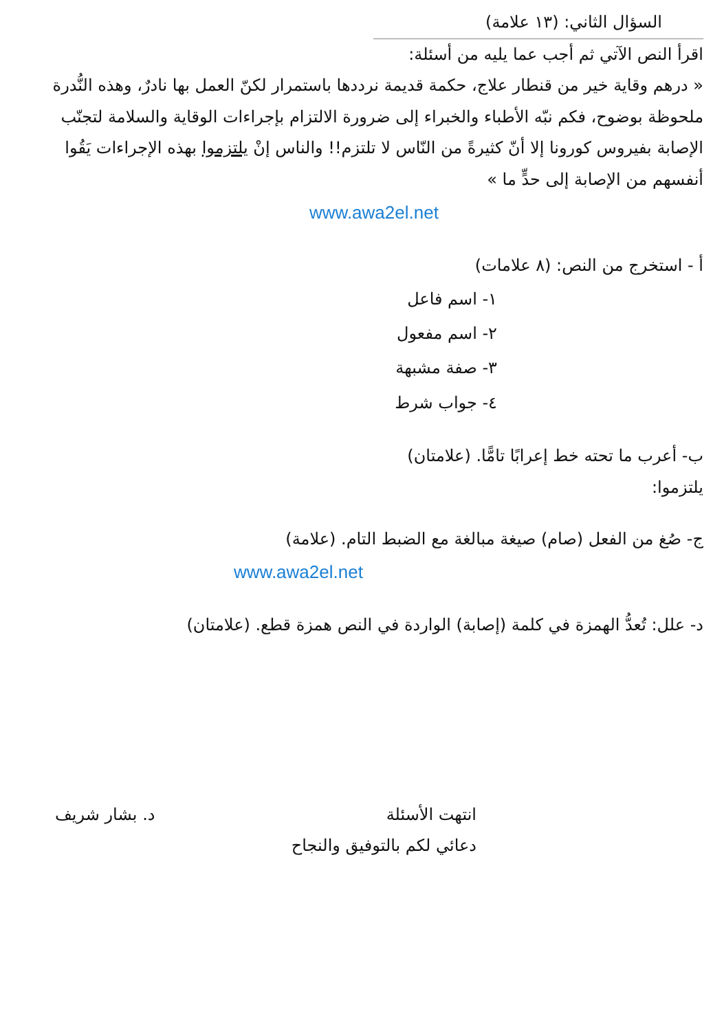السؤال الثاني: (١٣ علامة)
اقرأ النص الآتي ثم أجب عما يليه من أسئلة:
« درهم وقاية خير من قنطار علاج، حكمة قديمة نرددها باستمرار لكنّ العمل بها نادرٌ، وهذه النُّدرة ملحوظة بوضوح، فكم نبّه الأطباء والخبراء إلى ضرورة الالتزام بإجراءات الوقاية والسلامة لتجنّب الإصابة بفيروس كورونا إلا أنّ كثيرةً من النّاس لا تلتزم!! والناس إنْ يلتزموا بهذه الإجراءات يَقُوا أنفسهم من الإصابة إلى حدٍّ ما »
www.awa2el.net
أ - استخرج من النص: (٨ علامات)
١- اسم فاعل
٢- اسم مفعول
٣- صفة مشبهة
٤- جواب شرط
ب- أعرب ما تحته خط إعرابًا تامًّا. (علامتان)
يلتزموا:
ج- صُغ من الفعل (صام) صيغة مبالغة مع الضبط التام. (علامة)
www.awa2el.net
د- علل: تُعدُّ الهمزة في كلمة (إصابة) الواردة في النص همزة قطع. (علامتان)
انتهت الأسئلة
دعائي لكم بالتوفيق والنجاح
د. بشار شريف